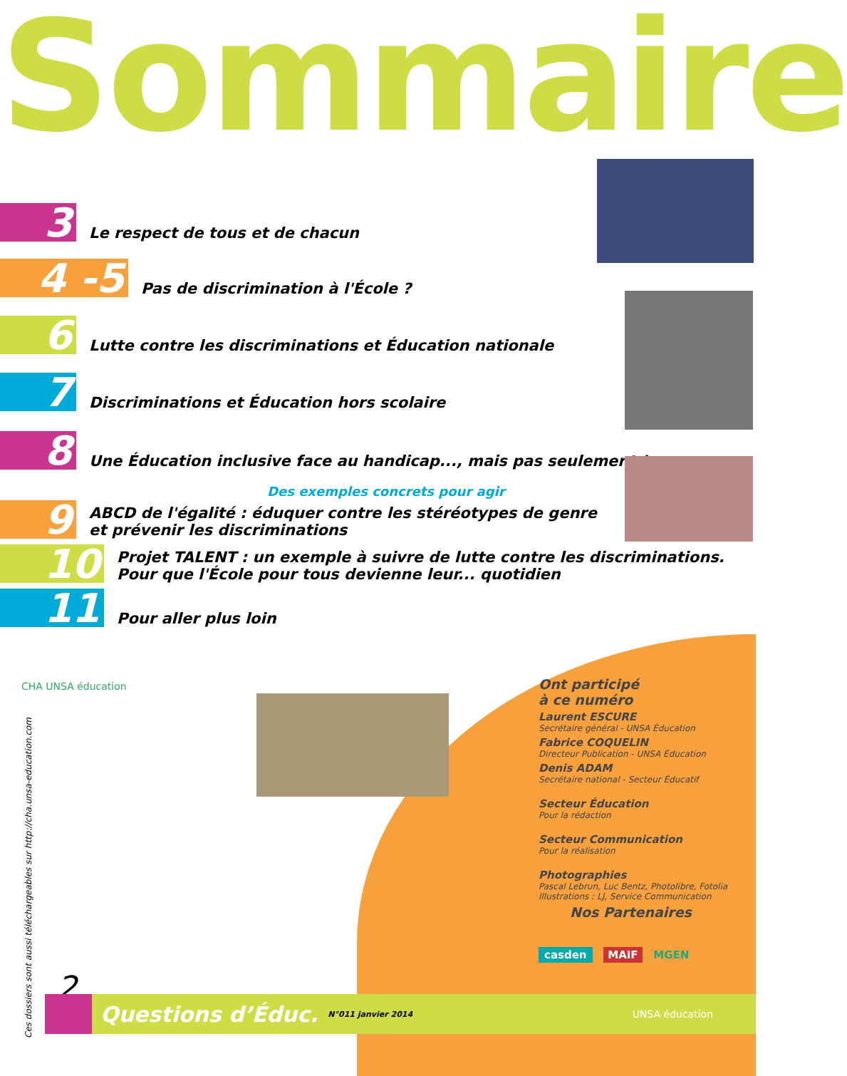Sommaire
3
Le respect de tous et de chacun
4 -5
Pas de discrimination à l'École ?
6
Lutte contre les discriminations et Éducation nationale
7
Discriminations et Éducation hors scolaire
8
Une Éducation inclusive face au handicap..., mais pas seulement !
Des exemples concrets pour agir
9
ABCD de l'égalité : éduquer contre les stéréotypes de genre
et prévenir les discriminations
10
Projet TALENT : un exemple à suivre de lutte contre les discriminations.
Pour que l'École pour tous devienne leur... quotidien
11
Pour aller plus loin
CHA UNSA éducation
Ces dossiers sont aussi téléchargeables sur http://cha.unsa-education.com
Ont participé
à ce numéro
Laurent ESCURE
Secrétaire général - UNSA Éducation
Fabrice COQUELIN
Directeur Publication - UNSA Éducation
Denis ADAM
Secrétaire national - Secteur Éducatif
Secteur Éducation
Pour la rédaction
Secteur Communication
Pour la réalisation
Photographies
Pascal Lebrun, Luc Bentz, Photolibre, Fotolia
Illustrations : LJ, Service Communication
Nos Partenaires
casden MAIF MGEN
2 Questions d’Éduc. N°011 janvier 2014 UNSA éducation